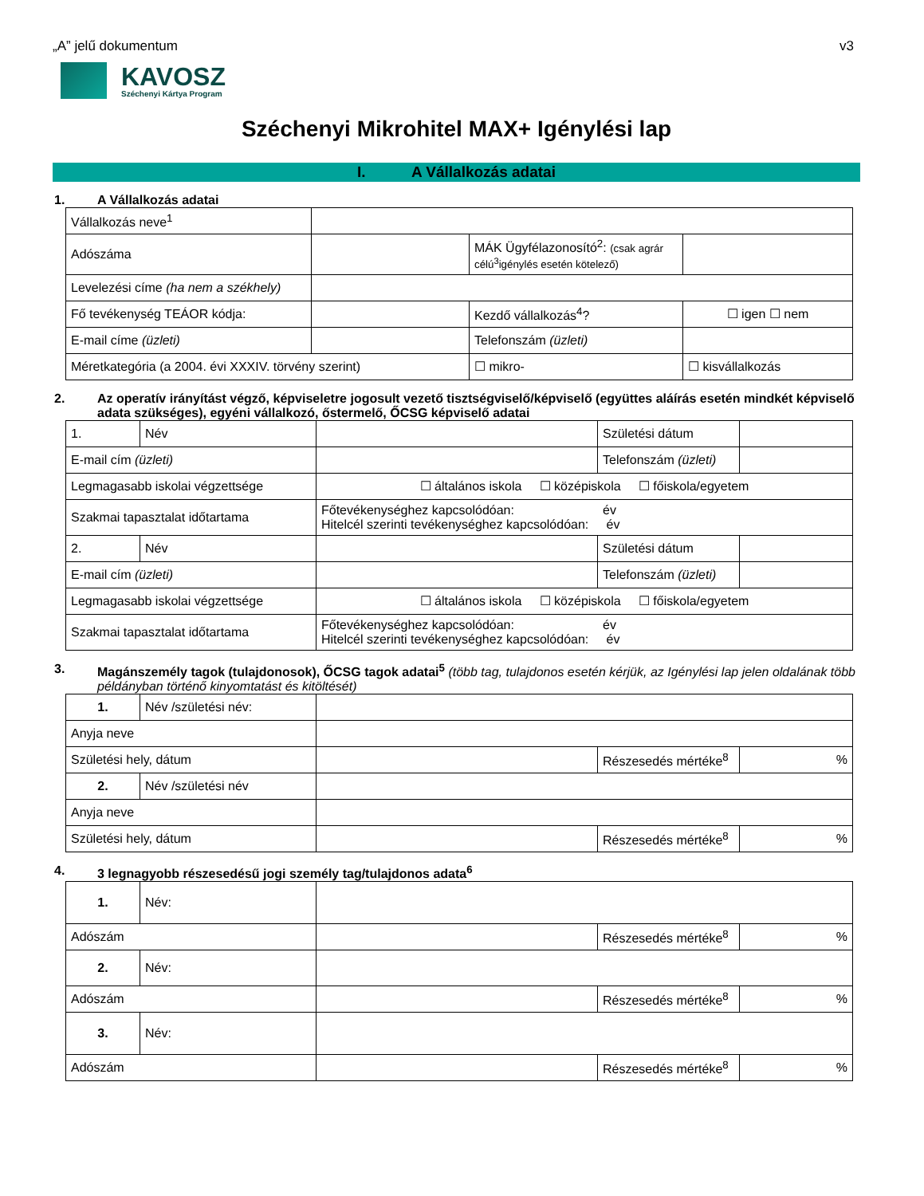„A” jelű dokumentum v3
KAVOSZ
Széchenyi Kártya Program
Széchenyi Mikrohitel MAX+ Igénylési lap
I. A Vállalkozás adatai
1. A Vállalkozás adatai
| Vállalkozás neve<sup>1</sup> | | | |
| Adószáma | | MÁK Ügyfélazonosító<sup>2</sup>: (csak agrár célú<sup>3</sup>igénylés esetén kötelező) | |
| Levelezési címe (ha nem a székhely) | | | |
| Fő tevékenység TEÁOR kódja: | | Kezdő vállalkozás<sup>4</sup>? | ☐ igen ☐ nem |
| E-mail címe (üzleti) | | Telefonszám (üzleti) | |
| Méretkategória (a 2004. évi XXXIV. törvény szerint) | | ☐ mikro- | ☐ kisvállalkozás |
2. Az operatív irányítást végző, képviseletre jogosult vezető tisztségviselő/képviselő (együttes aláírás esetén mindkét képviselő adata szükséges), egyéni vállalkozó, őstermelő, ŐCSG képviselő adatai
| 1. | Név | | Születési dátum | |
| E-mail cím (üzleti) | | | Telefonszám (üzleti) | |
| Legmagasabb iskolai végzettsége | | ☐ általános iskola ☐ középiskola ☐ főiskola/egyetem | | |
| Szakmai tapasztalat időtartama | | Főtevékenységhez kapcsolódóan: év Hitelcél szerinti tevékenységhez kapcsolódóan: év | | |
| 2. | Név | | Születési dátum | |
| E-mail cím (üzleti) | | | Telefonszám (üzleti) | |
| Legmagasabb iskolai végzettsége | | ☐ általános iskola ☐ középiskola ☐ főiskola/egyetem | | |
| Szakmai tapasztalat időtartama | | Főtevékenységhez kapcsolódóan: év Hitelcél szerinti tevékenységhez kapcsolódóan: év | | |
3. Magánszemély tagok (tulajdonosok), ŐCSG tagok adatai<sup>5</sup> (több tag, tulajdonos esetén kérjük, az Igénylési lap jelen oldalának több példányban történő kinyomtatást és kitöltését)
| 1. | Név /születési név: | | | |
| Anyja neve | | | | |
| Születési hely, dátum | | | Részesedés mértéke<sup>8</sup> | % |
| 2. | Név /születési név | | | |
| Anyja neve | | | | |
| Születési hely, dátum | | | Részesedés mértéke<sup>8</sup> | % |
4. 3 legnagyobb részesedésű jogi személy tag/tulajdonos adata<sup>6</sup>
| 1. | Név: | | | |
| Adószám | | | Részesedés mértéke<sup>8</sup> | % |
| 2. | Név: | | | |
| Adószám | | | Részesedés mértéke<sup>8</sup> | % |
| 3. | Név: | | | |
| Adószám | | | Részesedés mértéke<sup>8</sup> | % |